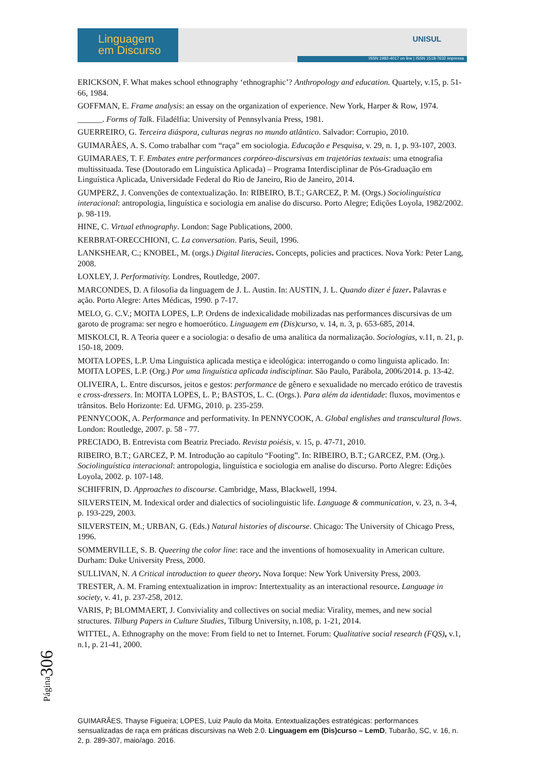Linguagem
em Discurso
UNISUL
ISSN 1982-4017 on line | ISSN 1518-7632 impressa
ERICKSON, F. What makes school ethnography ‘ethnographic’? Anthropology and education. Quartely, v.15, p. 51- 66, 1984.
GOFFMAN, E. Frame analysis: an essay on the organization of experience. New York, Harper & Row, 1974.
______. Forms of Talk. Filadélfia: University of Pennsylvania Press, 1981.
GUERREIRO, G. Terceira diáspora, culturas negras no mundo atlântico. Salvador: Corrupio, 2010.
GUIMARÃES, A. S. Como trabalhar com “raça” em sociologia. Educação e Pesquisa, v. 29, n. 1, p. 93-107, 2003.
GUIMARAES, T. F. Embates entre performances corpóreo-discursivas em trajetórias textuais: uma etnografia multissituada. Tese (Doutorado em Linguística Aplicada) – Programa Interdisciplinar de Pós-Graduação em Linguística Aplicada, Universidade Federal do Rio de Janeiro, Rio de Janeiro, 2014.
GUMPERZ, J. Convenções de contextualização. In: RIBEIRO, B.T.; GARCEZ, P. M. (Orgs.) Sociolinguística interacional: antropologia, linguística e sociologia em analise do discurso. Porto Alegre; Edições Loyola, 1982/2002. p. 98-119.
HINE, C. Virtual ethnography. London: Sage Publications, 2000.
KERBRAT-ORECCHIONI, C. La conversation. Paris, Seuil, 1996.
LANKSHEAR, C.; KNOBEL, M. (orgs.) Digital literacies. Concepts, policies and practices. Nova York: Peter Lang, 2008.
LOXLEY, J. Performativity. Londres, Routledge, 2007.
MARCONDES, D. A filosofia da linguagem de J. L. Austin. In: AUSTIN, J. L. Quando dizer é fazer. Palavras e ação. Porto Alegre: Artes Médicas, 1990. p 7-17.
MELO, G. C.V.; MOITA LOPES, L.P. Ordens de indexicalidade mobilizadas nas performances discursivas de um garoto de programa: ser negro e homoerótico. Linguagem em (Dis)curso, v. 14, n. 3, p. 653-685, 2014.
MISKOLCI, R. A Teoria queer e a sociologia: o desafio de uma analítica da normalização. Sociologias, v.11, n. 21, p. 150-18, 2009.
MOITA LOPES, L.P. Uma Linguística aplicada mestiça e ideológica: interrogando o como linguista aplicado. In: MOITA LOPES, L.P. (Org.) Por uma linguística aplicada indisciplinar. São Paulo, Parábola, 2006/2014. p. 13-42.
OLIVEIRA, L. Entre discursos, jeitos e gestos: performance de gênero e sexualidade no mercado erótico de travestis e cross-dressers. In: MOITA LOPES, L. P.; BASTOS, L. C. (Orgs.). Para além da identidade: fluxos, movimentos e trânsitos. Belo Horizonte: Ed. UFMG, 2010. p. 235-259.
PENNYCOOK, A. Performance and performativity. In PENNYCOOK, A. Global englishes and transcultural flows. London: Routledge, 2007. p. 58 - 77.
PRECIADO, B. Entrevista com Beatriz Preciado. Revista poiésis, v. 15, p. 47-71, 2010.
RIBEIRO, B.T.; GARCEZ, P. M. Introdução ao capítulo “Footing”. In: RIBEIRO, B.T.; GARCEZ, P.M. (Org.). Sociolinguística interacional: antropologia, linguística e sociologia em analise do discurso. Porto Alegre: Edições Loyola, 2002. p. 107-148.
SCHIFFRIN, D. Approaches to discourse. Cambridge, Mass, Blackwell, 1994.
SILVERSTEIN, M. Indexical order and dialectics of sociolinguistic life. Language & communication, v. 23, n. 3-4, p. 193-229, 2003.
SILVERSTEIN, M.; URBAN, G. (Eds.) Natural histories of discourse. Chicago: The University of Chicago Press, 1996.
SOMMERVILLE, S. B. Queering the color line: race and the inventions of homosexuality in American culture. Durham: Duke University Press, 2000.
SULLIVAN, N. A Critical introduction to queer theory. Nova Iorque: New York University Press, 2003.
TRESTER, A. M. Framing entextualization in improv: Intertextuality as an interactional resource. Language in society, v. 41, p. 237-258, 2012.
VARIS, P; BLOMMAERT, J. Conviviality and collectives on social media: Virality, memes, and new social structures. Tilburg Papers in Culture Studies, Tilburg University, n.108, p. 1-21, 2014.
WITTEL, A. Ethnography on the move: From field to net to Internet. Forum: Qualitative social research (FQS), v.1, n.1, p. 21-41, 2000.
Página306
GUIMARÃES, Thayse Figueira; LOPES, Luiz Paulo da Moita. Entextualizações estratégicas: performances sensualizadas de raça em práticas discursivas na Web 2.0. Linguagem em (Dis)curso – LemD, Tubarão, SC, v. 16, n. 2, p. 289-307, maio/ago. 2016.